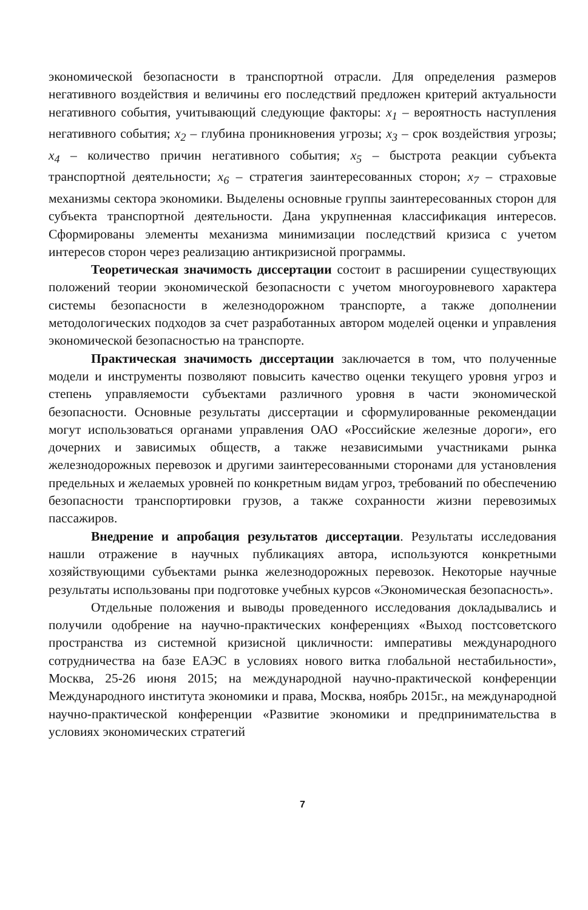экономической безопасности в транспортной отрасли. Для определения размеров негативного воздействия и величины его последствий предложен критерий актуальности негативного события, учитывающий следующие факторы: x<sub>1</sub> – вероятность наступления негативного события; x<sub>2</sub> – глубина проникновения угрозы; x<sub>3</sub> – срок воздействия угрозы; x<sub>4</sub> – количество причин негативного события; x<sub>5</sub> – быстрота реакции субъекта транспортной деятельности; x<sub>6</sub> – стратегия заинтересованных сторон; x<sub>7</sub> – страховые механизмы сектора экономики. Выделены основные группы заинтересованных сторон для субъекта транспортной деятельности. Дана укрупненная классификация интересов. Сформированы элементы механизма минимизации последствий кризиса с учетом интересов сторон через реализацию антикризисной программы.
Теоретическая значимость диссертации состоит в расширении существующих положений теории экономической безопасности с учетом многоуровневого характера системы безопасности в железнодорожном транспорте, а также дополнении методологических подходов за счет разработанных автором моделей оценки и управления экономической безопасностью на транспорте.
Практическая значимость диссертации заключается в том, что полученные модели и инструменты позволяют повысить качество оценки текущего уровня угроз и степень управляемости субъектами различного уровня в части экономической безопасности. Основные результаты диссертации и сформулированные рекомендации могут использоваться органами управления ОАО «Российские железные дороги», его дочерних и зависимых обществ, а также независимыми участниками рынка железнодорожных перевозок и другими заинтересованными сторонами для установления предельных и желаемых уровней по конкретным видам угроз, требований по обеспечению безопасности транспортировки грузов, а также сохранности жизни перевозимых пассажиров.
Внедрение и апробация результатов диссертации. Результаты исследования нашли отражение в научных публикациях автора, используются конкретными хозяйствующими субъектами рынка железнодорожных перевозок. Некоторые научные результаты использованы при подготовке учебных курсов «Экономическая безопасность».
Отдельные положения и выводы проведенного исследования докладывались и получили одобрение на научно-практических конференциях «Выход постсоветского пространства из системной кризисной цикличности: императивы международного сотрудничества на базе ЕАЭС в условиях нового витка глобальной нестабильности», Москва, 25-26 июня 2015; на международной научно-практической конференции Международного института экономики и права, Москва, ноябрь 2015г., на международной научно-практической конференции «Развитие экономики и предпринимательства в условиях экономических стратегий
7